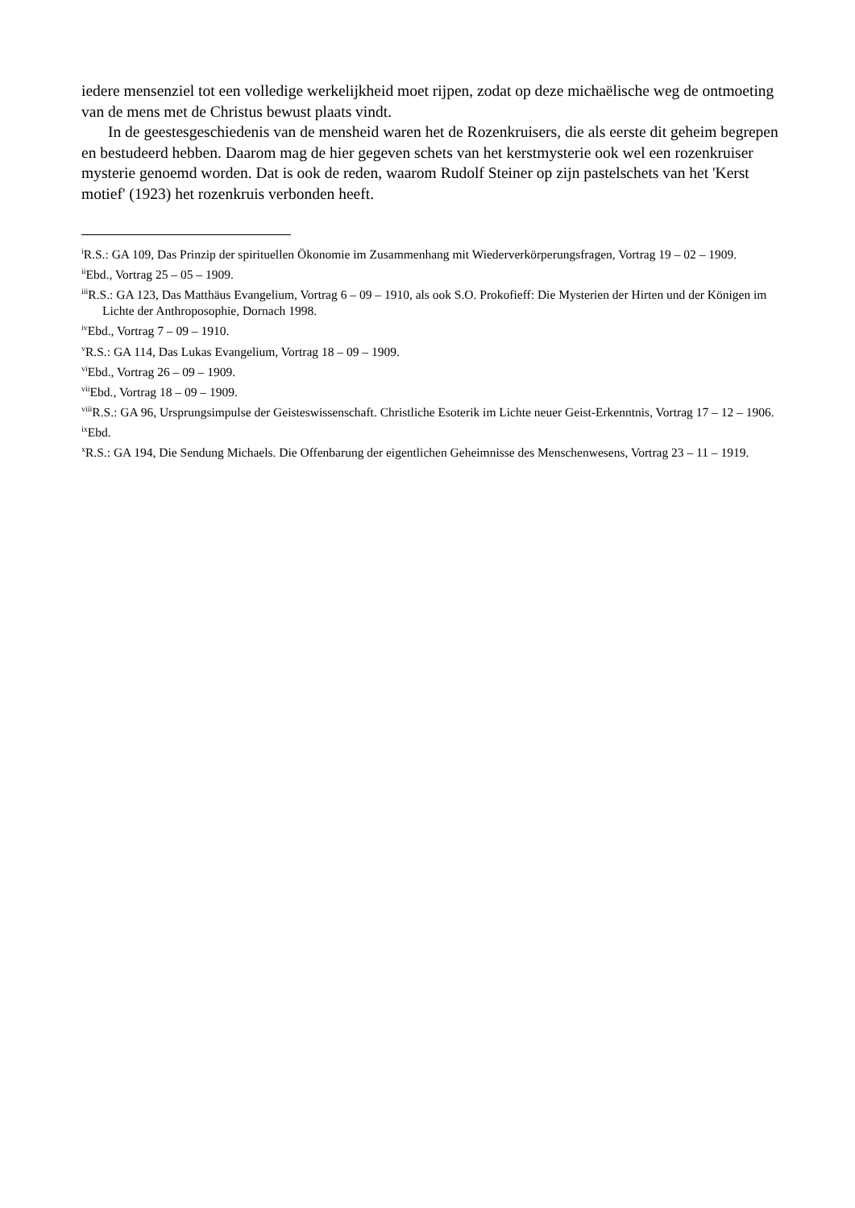iedere mensenziel tot een volledige werkelijkheid moet rijpen, zodat op deze michaëlische weg de ontmoeting van de mens met de Christus bewust plaats vindt.
In de geestesgeschiedenis van de mensheid waren het de Rozenkruisers, die als eerste dit geheim begrepen en bestudeerd hebben. Daarom mag de hier gegeven schets van het kerstmysterie ook wel een rozenkruiser mysterie genoemd worden. Dat is ook de reden, waarom Rudolf Steiner op zijn pastelschets van het 'Kerst motief' (1923) het rozenkruis verbonden heeft.
<sup>i</sup> R.S.: GA 109, Das Prinzip der spirituellen Ökonomie im Zusammenhang mit Wiederverkörperungsfragen, Vortrag 19 – 02 – 1909.
<sup>ii</sup>Ebd., Vortrag 25 – 05 – 1909.
<sup>iii</sup>R.S.: GA 123, Das Matthäus Evangelium, Vortrag 6 – 09 – 1910, als ook S.O. Prokofieff: Die Mysterien der Hirten und der Königen im Lichte der Anthroposophie, Dornach 1998.
<sup>iv</sup>Ebd., Vortrag 7 – 09 – 1910.
<sup>v</sup> R.S.: GA 114, Das Lukas Evangelium, Vortrag 18 – 09 – 1909.
<sup>vi</sup>Ebd., Vortrag 26 – 09 – 1909.
<sup>vii</sup>Ebd., Vortrag 18 – 09 – 1909.
<sup>viii</sup>R.S.: GA 96, Ursprungsimpulse der Geisteswissenschaft. Christliche Esoterik im Lichte neuer Geist-Erkenntnis, Vortrag 17 – 12 – 1906.
<sup>ix</sup>Ebd.
<sup>x</sup> R.S.: GA 194, Die Sendung Michaels. Die Offenbarung der eigentlichen Geheimnisse des Menschenwesens, Vortrag 23 – 11 – 1919.